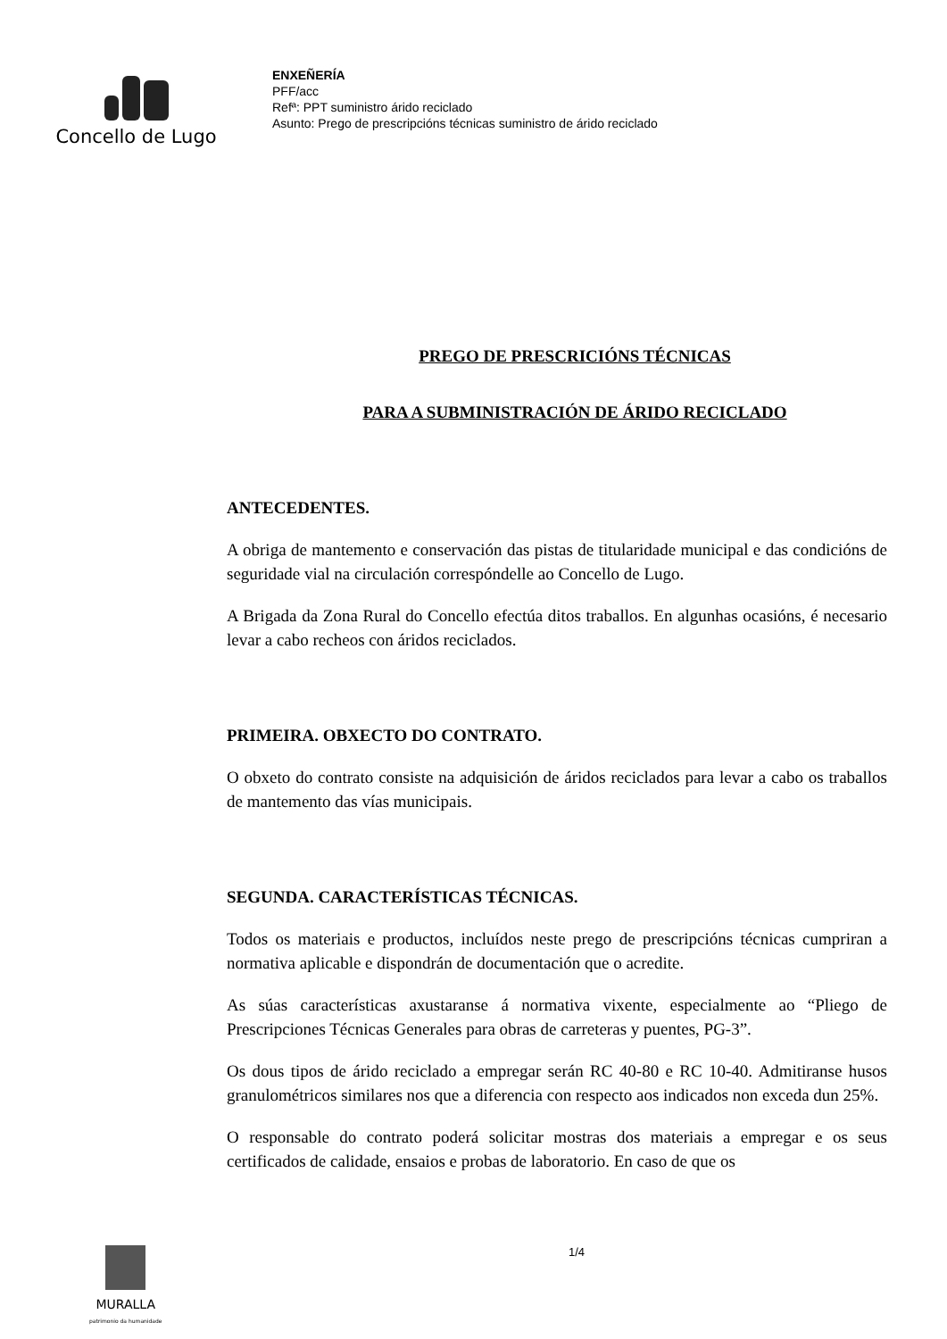Concello de Lugo
ENXEÑERÍA
PFF/acc
Refª: PPT suministro árido reciclado
Asunto: Prego de prescripcións técnicas suministro de árido reciclado
PREGO DE PRESCRICIÓNS TÉCNICAS
PARA A SUBMINISTRACIÓN DE ÁRIDO RECICLADO
ANTECEDENTES.
A obriga de mantemento e conservación das pistas de titularidade municipal e das condicións de seguridade vial na circulación correspóndelle ao Concello de Lugo.
A Brigada da Zona Rural do Concello efectúa ditos traballos. En algunhas ocasións, é necesario levar a cabo recheos con áridos reciclados.
PRIMEIRA. OBXECTO DO CONTRATO.
O obxeto do contrato consiste na adquisición de áridos reciclados para levar a cabo os traballos de mantemento das vías municipais.
SEGUNDA. CARACTERÍSTICAS TÉCNICAS.
Todos os materiais e productos, incluídos neste prego de prescripcións técnicas cumpriran a normativa aplicable e dispondrán de documentación que o acredite.
As súas características axustaranse á normativa vixente, especialmente ao “Pliego de Prescripciones Técnicas Generales para obras de carreteras y puentes, PG-3”.
Os dous tipos de árido reciclado a empregar serán RC 40-80 e RC 10-40. Admitiranse husos granulométricos similares nos que a diferencia con respecto aos indicados non exceda dun 25%.
O responsable do contrato poderá solicitar mostras dos materiais a empregar e os seus certificados de calidade, ensaios e probas de laboratorio. En caso de que os
MURALLA
patrimonio da humanidade
1/4